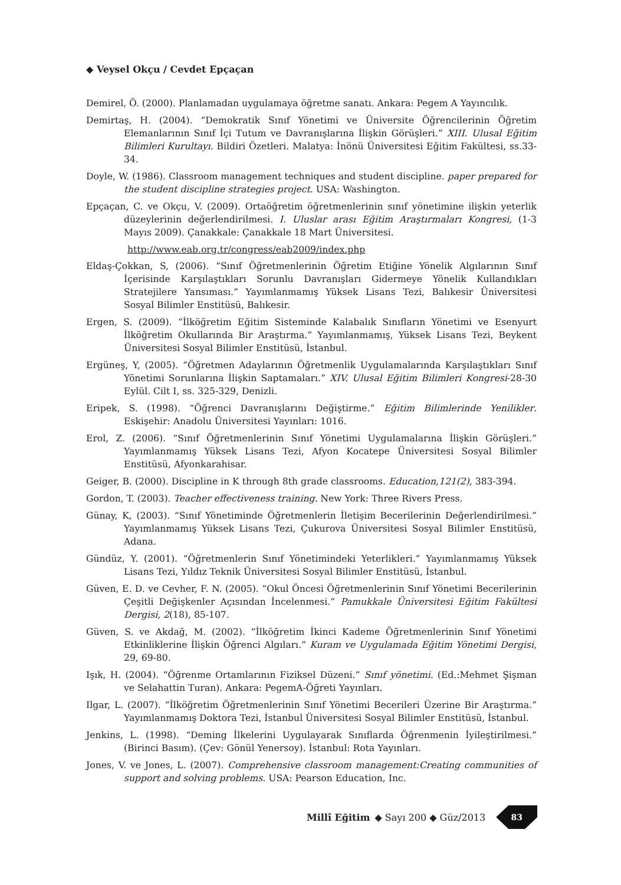◆ Veysel Okçu / Cevdet Epçaçan
Demirel, Ö. (2000). Planlamadan uygulamaya öğretme sanatı. Ankara: Pegem A Yayıncılık.
Demirtaş, H. (2004). “Demokratik Sınıf Yönetimi ve Üniversite Öğrencilerinin Öğretim Elemanlarının Sınıf İçi Tutum ve Davranışlarına İlişkin Görüşleri.” XIII. Ulusal Eğitim Bilimleri Kurultayı. Bildiri Özetleri. Malatya: İnönü Üniversitesi Eğitim Fakültesi, ss.33-34.
Doyle, W. (1986). Classroom management techniques and student discipline. paper prepared for the student discipline strategies project. USA: Washington.
Epçaçan, C. ve Okçu, V. (2009). Ortaöğretim öğretmenlerinin sınıf yönetimine ilişkin yeterlik düzeylerinin değerlendirilmesi. I. Uluslar arası Eğitim Araştırmaları Kongresi, (1-3 Mayıs 2009). Çanakkale: Çanakkale 18 Mart Üniversitesi.
http://www.eab.org.tr/congress/eab2009/index.php
Eldaş-Çokkan, S, (2006). “Sınıf Öğretmenlerinin Öğretim Etiğine Yönelik Algılarının Sınıf İçerisinde Karşılaştıkları Sorunlu Davranışları Gidermeye Yönelik Kullandıkları Stratejilere Yansıması.” Yayımlanmamış Yüksek Lisans Tezi, Balıkesir Üniversitesi Sosyal Bilimler Enstitüsü, Balıkesir.
Ergen, S. (2009). “İlköğretim Eğitim Sisteminde Kalabalık Sınıfların Yönetimi ve Esenyurt İlköğretim Okullarında Bir Araştırma.” Yayımlanmamış, Yüksek Lisans Tezi, Beykent Üniversitesi Sosyal Bilimler Enstitüsü, İstanbul.
Ergüneş, Y, (2005). “Öğretmen Adaylarının Öğretmenlik Uygulamalarında Karşılaştıkları Sınıf Yönetimi Sorunlarına İlişkin Saptamaları.” XIV. Ulusal Eğitim Bilimleri Kongresi-28-30 Eylül. Cilt I, ss. 325-329, Denizli.
Eripek, S. (1998). “Öğrenci Davranışlarını Değiştirme.” Eğitim Bilimlerinde Yenilikler. Eskişehir: Anadolu Üniversitesi Yayınları: 1016.
Erol, Z. (2006). “Sınıf Öğretmenlerinin Sınıf Yönetimi Uygulamalarına İlişkin Görüşleri.” Yayımlanmamış Yüksek Lisans Tezi, Afyon Kocatepe Üniversitesi Sosyal Bilimler Enstitüsü, Afyonkarahisar.
Geiger, B. (2000). Discipline in K through 8th grade classrooms. Education,121(2), 383-394.
Gordon, T. (2003). Teacher effectiveness training. New York: Three Rivers Press.
Günay, K, (2003). “Sınıf Yönetiminde Öğretmenlerin İletişim Becerilerinin Değerlendirilmesi.” Yayımlanmamış Yüksek Lisans Tezi, Çukurova Üniversitesi Sosyal Bilimler Enstitüsü, Adana.
Gündüz, Y. (2001). “Öğretmenlerin Sınıf Yönetimindeki Yeterlikleri.” Yayımlanmamış Yüksek Lisans Tezi, Yıldız Teknik Üniversitesi Sosyal Bilimler Enstitüsü, İstanbul.
Güven, E. D. ve Cevher, F. N. (2005). “Okul Öncesi Öğretmenlerinin Sınıf Yönetimi Becerilerinin Çeşitli Değişkenler Açısından İncelenmesi.” Pamukkale Üniversitesi Eğitim Fakültesi Dergisi, 2(18), 85-107.
Güven, S. ve Akdağ, M. (2002). “İlköğretim İkinci Kademe Öğretmenlerinin Sınıf Yönetimi Etkinliklerine İlişkin Öğrenci Algıları.” Kuram ve Uygulamada Eğitim Yönetimi Dergisi, 29, 69-80.
Işık, H. (2004). “Öğrenme Ortamlarının Fiziksel Düzeni.” Sınıf yönetimi. (Ed.:Mehmet Şişman ve Selahattin Turan). Ankara: PegemA-Öğreti Yayınları.
Ilgar, L. (2007). “İlköğretim Öğretmenlerinin Sınıf Yönetimi Becerileri Üzerine Bir Araştırma.” Yayımlanmamış Doktora Tezi, İstanbul Üniversitesi Sosyal Bilimler Enstitüsü, İstanbul.
Jenkins, L. (1998). “Deming İlkelerini Uygulayarak Sınıflarda Öğrenmenin İyileştirilmesi.” (Birinci Basım). (Çev: Gönül Yenersoy). İstanbul: Rota Yayınları.
Jones, V. ve Jones, L. (2007). Comprehensive classroom management:Creating communities of support and solving problems. USA: Pearson Education, Inc.
Millî Eğitim ◆ Sayı 200 ◆ Güz/2013
83